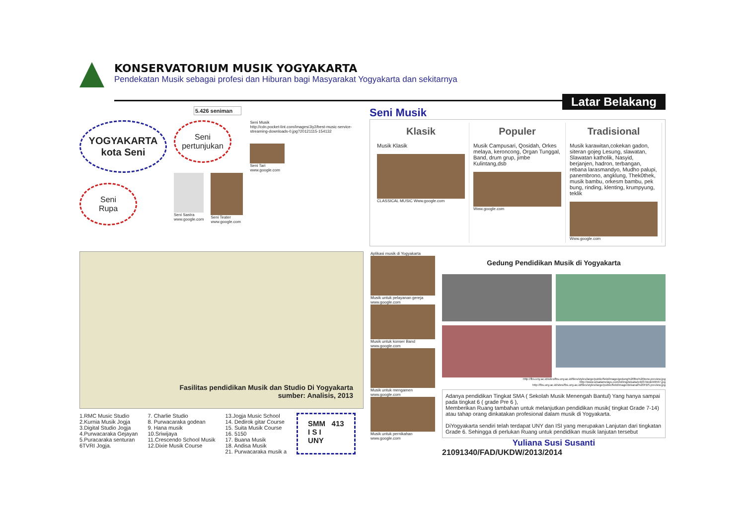KONSERVATORIUM MUSIK YOGYAKARTA
Pendekatan Musik sebagai profesi dan Hiburan bagi Masyarakat Yogyakarta dan sekitarnya
Latar Belakang
5.426 seniman
YOGYAKARTA
kota Seni
Seni
Rupa
Seni
pertunjukan
Seni Sastra
www.google.com
Seni Teater
www.google.com
Seni Musik
http://cdn.pocket-lint.com/images/Jiy2/best-music-service-streaming-downloads-0.jpg?20121115-154132
Seni Tari
www.google.com
Seni Musik
Klasik
Musik Klasik
CLASSICAL MUSIC Www.google.com
Populer
Musik Campusari, Qosidah, Orkes melaya, keroncong, Organ Tunggal, Band, drum grup, jimbe Kulintang,dsb
Www.google.com
Tradisional
Musik karawitan,cokekan gadon, siteran gojeg Lesung, slawatan, Slawatan katholik, Nasyid, berjanjen, hadron, terbangan, rebana larasmandyo, Mudho palupi, panembrono, angklung, Thek0thek, musik bambu, orkesm bambu, pek bung, rinding, klenting, krumpyung, teklik
Www.google.com
Fasilitas pendidikan Musik dan Studio Di Yogyakarta
sumber: Analisis, 2013
1.RMC Music Studio
2.Kurnia Musik Jogja
3.Digital Studio Jogja
4.Purwacaraka Gejayan
5.Puracaraka senturan
6TVRI Jogja.
7. Charlie Studio
8. Purwacaraka godean
9. Hana musik
10.Sriwijaya
11.Crescendo School Musik
12.Dixie Musik Course
13.Jogja Music School
14. Dedirok gitar Course
15. Suita Musik Course
16. 5150
17. Buana Musik
18. Andisa Musik
21. Purwacaraka musik a
SMM 413
I S I
UNY
Aplikasi musik di Yogyakarta
Musik untuk pelayanan gereja www.google.com
Musik untuk konser Band www.google.com
Musik untuk mengamen www.google.com
Musik untuk pernikahan www.google.com
Gedung Pendidikan Musik di Yogyakarta
Http://fbs.uny.ac.id/sites/fbs.uny.ac.id/files/styles/large/public/field/image/gedung%20fbs%20tono.preview.jpg
http://www.wisatamelayu.com/id/img/wisata/p4d37dedeb9567.jpg
http://fbs.uny.ac.id/sites/fbs.uny.ac.id/files/styles/large/public/field/image/dekanat%20FBS.preview.jpg
Adanya pendidikan Tingkat SMA ( Sekolah Musik Menengah Bantul) Yang hanya sampai pada tingkat 6 ( grade Pre 6 ),
Memberikan Ruang tambahan untuk melanjutkan pendidikan musik( tingkat Grade 7-14) atau tahap orang dinkatakan profesional dalam musik di Yogyakarta.
DiYogyakarta sendiri telah terdapat UNY dan ISI yang merupakan Lanjutan dari tingkatan Grade 6. Sehingga di perlukan Ruang untuk pendidikan musik lanjutan tersebut
Yuliana Susi Susanti
21091340/FAD/UKDW/2013/2014